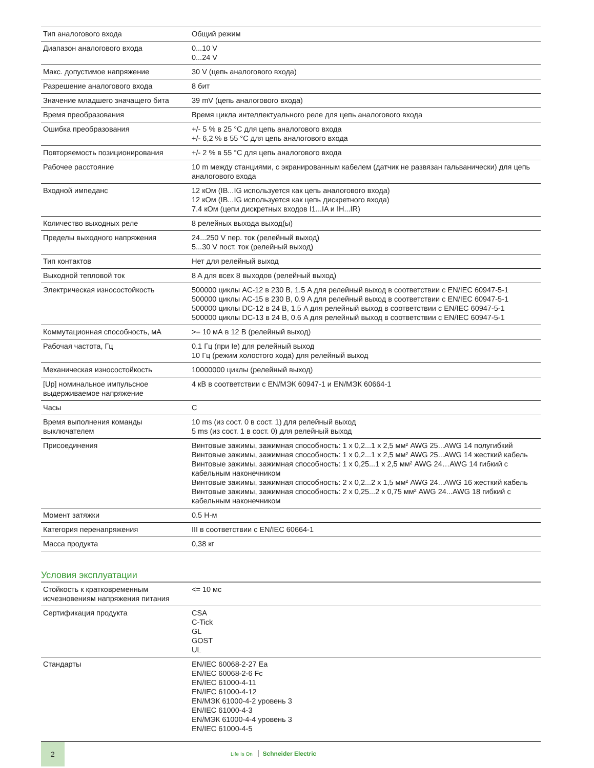| Тип аналогового входа | Общий режим |
| Диапазон аналогового входа | 0...10 V 0...24 V |
| Макс. допустимое напряжение | 30 V (цепь аналогового входа) |
| Разрешение аналогового входа | 8 бит |
| Значение младшего значащего бита | 39 mV (цепь аналогового входа) |
| Время преобразования | Время цикла интеллектуального реле для цепь аналогового входа |
| Ошибка преобразования | +/- 5 % в 25 °C для цепь аналогового входа +/- 6,2 % в 55 °C для цепь аналогового входа |
| Повторяемость позиционирования | +/- 2 % в 55 °C для цепь аналогового входа |
| Рабочее расстояние | 10 m между станциями, с экранированным кабелем (датчик не развязан гальванически) для цепь аналогового входа |
| Входной импеданс | 12 кОм (IB...IG используется как цепь аналогового входа) 12 кОм (IB...IG используется как цепь дискретного входа) 7.4 кОм (цепи дискретных входов I1...IA и IH...IR) |
| Количество выходных реле | 8 релейных выхода выход(ы) |
| Пределы выходного напряжения | 24...250 V пер. ток (релейный выход) 5...30 V пост. ток (релейный выход) |
| Тип контактов | Нет для релейный выход |
| Выходной тепловой ток | 8 A для всех 8 выходов (релейный выход) |
| Электрическая износостойкость | 500000 циклы AC-12 в 230 В, 1.5 A для релейный выход в соответствии с EN/IEC 60947-5-1 500000 циклы AC-15 в 230 В, 0.9 A для релейный выход в соответствии с EN/IEC 60947-5-1 500000 циклы DC-12 в 24 В, 1.5 A для релейный выход в соответствии с EN/IEC 60947-5-1 500000 циклы DC-13 в 24 В, 0.6 A для релейный выход в соответствии с EN/IEC 60947-5-1 |
| Коммутационная способность, мА | >= 10 мА в 12 В (релейный выход) |
| Рабочая частота, Гц | 0.1 Гц (при Ie) для релейный выход 10 Гц (режим холостого хода) для релейный выход |
| Механическая износостойкость | 10000000 циклы (релейный выход) |
| [Up] номинальное импульсное выдерживаемое напряжение | 4 кВ в соответствии с EN/МЭК 60947-1 и EN/МЭК 60664-1 |
| Часы | С |
| Время выполнения команды выключателем | 10 ms (из сост. 0 в сост. 1) для релейный выход 5 ms (из сост. 1 в сост. 0) для релейный выход |
| Присоединения | Винтовые зажимы, зажимная способность: 1 x 0,2...1 x 2,5 мм² AWG 25...AWG 14 полугибкий Винтовые зажимы, зажимная способность: 1 x 0,2...1 x 2,5 мм² AWG 25...AWG 14 жесткий кабель Винтовые зажимы, зажимная способность: 1 x 0,25...1 x 2,5 мм² AWG 24…AWG 14 гибкий с кабельным наконечником Винтовые зажимы, зажимная способность: 2 x 0,2...2 x 1,5 мм² AWG 24...AWG 16 жесткий кабель Винтовые зажимы, зажимная способность: 2 x 0,25...2 x 0,75 мм² AWG 24...AWG 18 гибкий с кабельным наконечником |
| Момент затяжки | 0.5 Н-м |
| Категория перенапряжения | III в соответствии с EN/IEC 60664-1 |
| Масса продукта | 0,38 кг |
Условия эксплуатации
| Стойкость к кратковременным исчезновениям напряжения питания | <= 10 мс |
| Сертификация продукта | CSA C-Tick GL GOST UL |
| Стандарты | EN/IEC 60068-2-27 Ea EN/IEC 60068-2-6 Fc EN/IEC 61000-4-11 EN/IEC 61000-4-12 EN/МЭК 61000-4-2 уровень 3 EN/IEC 61000-4-3 EN/МЭК 61000-4-4 уровень 3 EN/IEC 61000-4-5 |
2
Life Is On Schneider Electric